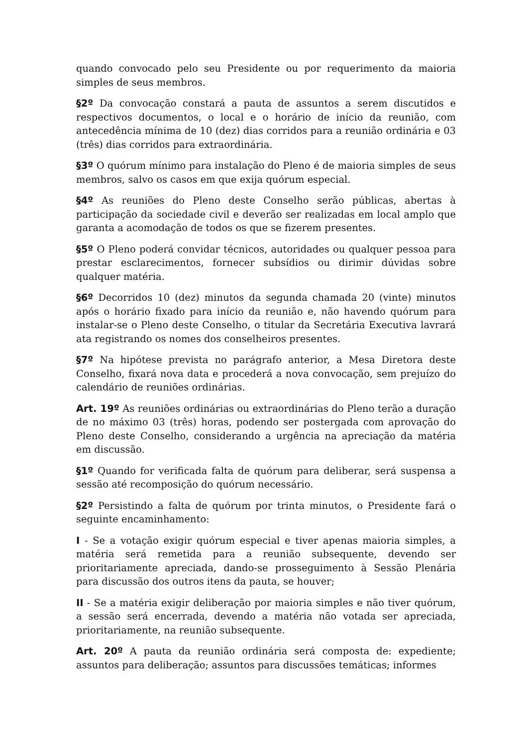quando convocado pelo seu Presidente ou por requerimento da maioria simples de seus membros.
§2º Da convocação constará a pauta de assuntos a serem discutidos e respectivos documentos, o local e o horário de início da reunião, com antecedência mínima de 10 (dez) dias corridos para a reunião ordinária e 03 (três) dias corridos para extraordinária.
§3º O quórum mínimo para instalação do Pleno é de maioria simples de seus membros, salvo os casos em que exija quórum especial.
§4º As reuniões do Pleno deste Conselho serão públicas, abertas à participação da sociedade civil e deverão ser realizadas em local amplo que garanta a acomodação de todos os que se fizerem presentes.
§5º O Pleno poderá convidar técnicos, autoridades ou qualquer pessoa para prestar esclarecimentos, fornecer subsídios ou dirimir dúvidas sobre qualquer matéria.
§6º Decorridos 10 (dez) minutos da segunda chamada 20 (vinte) minutos após o horário fixado para início da reunião e, não havendo quórum para instalar-se o Pleno deste Conselho, o titular da Secretária Executiva lavrará ata registrando os nomes dos conselheiros presentes.
§7º Na hipótese prevista no parágrafo anterior, a Mesa Diretora deste Conselho, fixará nova data e procederá a nova convocação, sem prejuízo do calendário de reuniões ordinárias.
Art. 19º As reuniões ordinárias ou extraordinárias do Pleno terão a duração de no máximo 03 (três) horas, podendo ser postergada com aprovação do Pleno deste Conselho, considerando a urgência na apreciação da matéria em discussão.
§1º Quando for verificada falta de quórum para deliberar, será suspensa a sessão até recomposição do quórum necessário.
§2º Persistindo a falta de quórum por trinta minutos, o Presidente fará o seguinte encaminhamento:
I - Se a votação exigir quórum especial e tiver apenas maioria simples, a matéria será remetida para a reunião subsequente, devendo ser prioritariamente apreciada, dando-se prosseguimento à Sessão Plenária para discussão dos outros itens da pauta, se houver;
II - Se a matéria exigir deliberação por maioria simples e não tiver quórum, a sessão será encerrada, devendo a matéria não votada ser apreciada, prioritariamente, na reunião subsequente.
Art. 20º A pauta da reunião ordinária será composta de: expediente; assuntos para deliberação; assuntos para discussões temáticas; informes